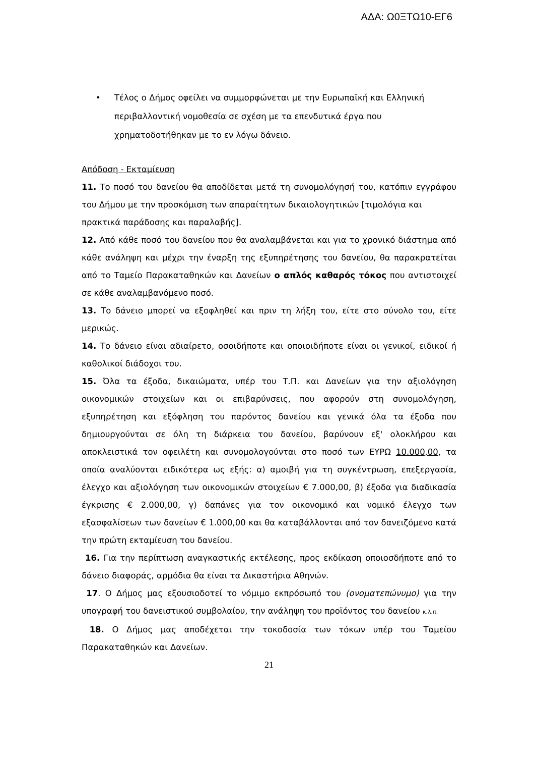ΑΔΑ: Ω0ΞΤΩ10-ΕΓ6
• Τέλος ο Δήμος οφείλει να συμμορφώνεται με την Ευρωπαϊκή και Ελληνική περιβαλλοντική νομοθεσία σε σχέση με τα επενδυτικά έργα που χρηματοδοτήθηκαν με το εν λόγω δάνειο.
Απόδοση - Εκταμίευση
11. Το ποσό του δανείου θα αποδίδεται μετά τη συνομολόγησή του, κατόπιν εγγράφου του Δήμου με την προσκόμιση των απαραίτητων δικαιολογητικών [τιμολόγια και
πρακτικά παράδοσης και παραλαβής].
12. Από κάθε ποσό του δανείου που θα αναλαμβάνεται και για το χρονικό διάστημα από κάθε ανάληψη και μέχρι την έναρξη της εξυπηρέτησης του δανείου, θα παρακρατείται από το Ταμείο Παρακαταθηκών και Δανείων ο απλός καθαρός τόκος που αντιστοιχεί σε κάθε αναλαμβανόμενο ποσό.
13. Το δάνειο μπορεί να εξοφληθεί και πριν τη λήξη του, είτε στο σύνολο του, είτε μερικώς.
14. Το δάνειο είναι αδιαίρετο, οσοιδήποτε και οποιοιδήποτε είναι οι γενικοί, ειδικοί ή καθολικοί διάδοχοι του.
15. Όλα τα έξοδα, δικαιώματα, υπέρ του Τ.Π. και Δανείων για την αξιολόγηση οικονομικών στοιχείων και οι επιβαρύνσεις, που αφορούν στη συνομολόγηση, εξυπηρέτηση και εξόφληση του παρόντος δανείου και γενικά όλα τα έξοδα που δημιουργούνται σε όλη τη διάρκεια του δανείου, βαρύνουν εξ' ολοκλήρου και αποκλειστικά τον οφειλέτη και συνομολογούνται στο ποσό των ΕΥΡΩ 10.000,00, τα οποία αναλύονται ειδικότερα ως εξής: α) αμοιβή για τη συγκέντρωση, επεξεργασία, έλεγχο και αξιολόγηση των οικονομικών στοιχείων € 7.000,00, β) έξοδα για διαδικασία έγκρισης € 2.000,00, γ) δαπάνες για τον οικονομικό και νομικό έλεγχο των εξασφαλίσεων των δανείων € 1.000,00 και θα καταβάλλονται από τον δανειζόμενο κατά την πρώτη εκταμίευση του δανείου.
16. Για την περίπτωση αναγκαστικής εκτέλεσης, προς εκδίκαση οποιοσδήποτε από το δάνειο διαφοράς, αρμόδια θα είναι τα Δικαστήρια Αθηνών.
17. Ο Δήμος μας εξουσιοδοτεί το νόμιμο εκπρόσωπό του (ονοματεπώνυμο) για την υπογραφή του δανειστικού συμβολαίου, την ανάληψη του προϊόντος του δανείου κ.λ.π.
18. Ο Δήμος μας αποδέχεται την τοκοδοσία των τόκων υπέρ του Ταμείου Παρακαταθηκών και Δανείων.
21